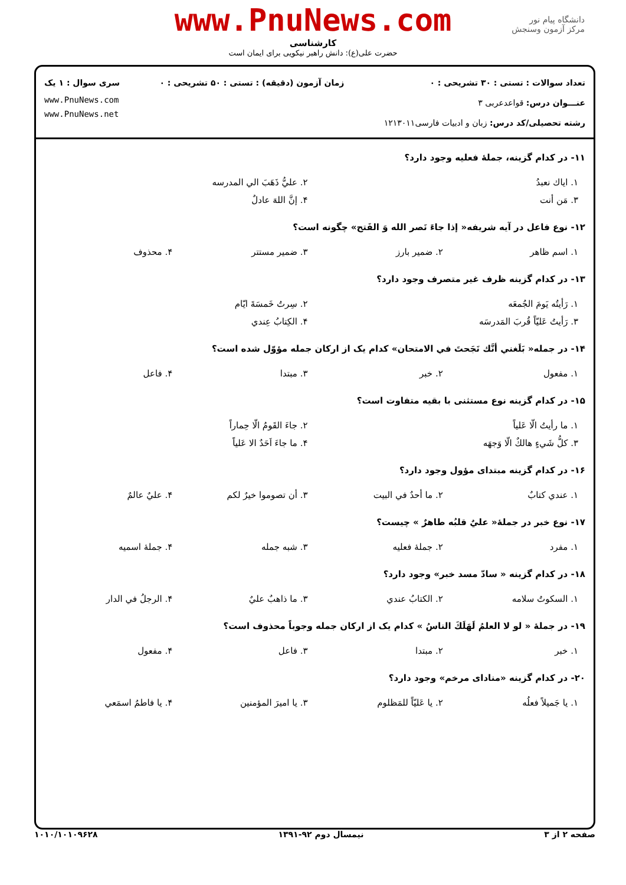www.PnuNews.com
کارشناسی
حضرت علی(ع): دانش راهبر نیکویی برای ایمان است
دانشگاه پیام نور
مرکز آزمون وسنجش
تعداد سوالات : تستی : ۳۰ تشریحی : ۰
عنـــوان درس: قواعدعربی ۳
رشته تحصیلی/کد درس: زبان و ادبیات فارسی۱۲۱۳۰۱۱
زمان آزمون (دقیقه) : تستی : ۵۰ تشریحی : ۰
سری سوال : ۱ یک
www.PnuNews.com
www.PnuNews.net
۱۱- در کدام گزینه، جملهٔ فعلیه وجود دارد؟
| ۱. اياك نعبدُ | ۲. عليُّ ذَهَبَ الي المدرسه |
| ۳. مَن أنت | ۴. إنَّ اللهَ عادلٌ |
۱۲- نوع فاعل در آيه شريفه« إذا جاءَ نَصر الله وَ الفَتح» چگونه است؟
| ۱. اسم ظاهر | ۲. ضمیر بارز | ۳. ضمیر مستتر | ۴. محذوف |
۱۳- در کدام گزینه ظرف غیر متصرف وجود دارد؟
| ۱. رَأيتُه يَومَ الجُمعَه | ۲. سِرتُ خَمسَةَ ايّام |
| ۳. رَأيتُ عَليّاً قُربَ المَدرسَه | ۴. الكِتابُ عِندي |
۱۴- در جمله« بَلَغني أنَّك نَجَحتَ في الامتحان» کدام یک از ارکان جمله مؤوّل شده است؟
| ۱. مفعول | ۲. خبر | ۳. مبتدا | ۴. فاعل |
۱۵- در کدام گزینه نوع مستثنی با بقیه متفاوت است؟
| ۱. ما رأيتُ الّا عَلياً | ۲. جاءَ القَومُ الّا حِماراً |
| ۳. كلُّ شَيءٍ هالكٌ الّا وَجهَه | ۴. ما جاءَ اَحَدٌ الا عَلياً |
۱۶- در کدام گزینه مبتدای مؤول وجود دارد؟
| ۱. عندي كتابٌ | ۲. ما أحدٌ في البيت | ۳. أن تصوموا خيرٌ لكم | ۴. عليٌ عالمٌ |
۱۷- نوع خبر در جملهٔ« عليٌ قلبُه طاهرٌ » چیست؟
| ۱. مفرد | ۲. جملهٔ فعلیه | ۳. شبه جمله | ۴. جملهٔ اسمیه |
۱۸- در کدام گزینه « سادّ مسد خبر» وجود دارد؟
| ۱. السكوتُ سلامه | ۲. الكتابُ عندي | ۳. ما ذاهبٌ عليٌ | ۴. الرجلُ في الدار |
۱۹- در جملهٔ « لو لا العلمُ لَهَلَكَ الناسُ » کدام یک از ارکان جمله وجوباً محذوف است؟
| ۱. خبر | ۲. مبتدا | ۳. فاعل | ۴. مفعول |
۲۰- در کدام گزینه «منادای مرخم» وجود دارد؟
| ۱. يا جَميلاً فعلُه | ۲. يا عَليّاً للمَظلوم | ۳. يا اميرَ المؤمنين | ۴. يا فاطمُ اسمَعي |
صفحه ۲ از ۳ نیمسال دوم ۹۲-۱۳۹۱ ۱۰۱۰/۱۰۱۰۹۶۲۸